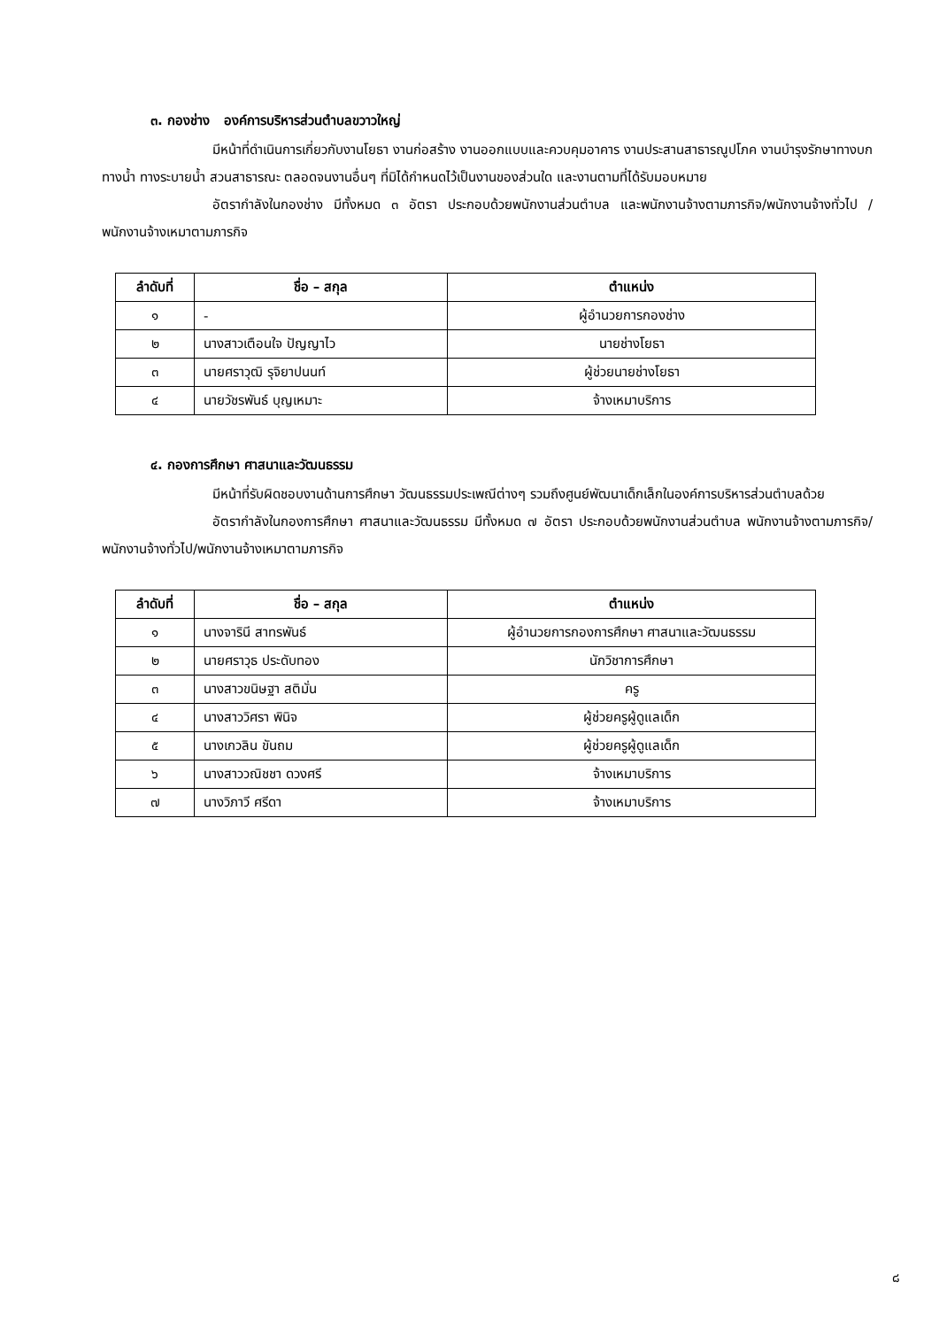๓. กองช่าง องค์การบริหารส่วนตำบลขวาวใหญ่
มีหน้าที่ดำเนินการเกี่ยวกับงานโยธา งานก่อสร้าง งานออกแบบและควบคุมอาคาร งานประสานสาธารณูปโภค งานบำรุงรักษาทางบก ทางน้ำ ทางระบายน้ำ สวนสาธารณะ ตลอดจนงานอื่นๆ ที่มิได้กำหนดไว้เป็นงานของส่วนใด และงานตามที่ได้รับมอบหมาย
อัตรากำลังในกองช่าง มีทั้งหมด ๓ อัตรา ประกอบด้วยพนักงานส่วนตำบล และพนักงานจ้างตามภารกิจ/พนักงานจ้างทั่วไป /พนักงานจ้างเหมาตามภารกิจ
| ลำดับที่ | ชื่อ – สกุล | ตำแหน่ง |
| --- | --- | --- |
| ๑ | - | ผู้อำนวยการกองช่าง |
| ๒ | นางสาวเตือนใจ ปัญญาไว | นายช่างโยธา |
| ๓ | นายศราวุฒิ รุจิยาปนนท์ | ผู้ช่วยนายช่างโยธา |
| ๔ | นายวัชรพันธ์ บุญเหมาะ | จ้างเหมาบริการ |
๔. กองการศึกษา ศาสนาและวัฒนธรรม
มีหน้าที่รับผิดชอบงานด้านการศึกษา วัฒนธรรมประเพณีต่างๆ รวมถึงศูนย์พัฒนาเด็กเล็กในองค์การบริหารส่วนตำบลด้วย
อัตรากำลังในกองการศึกษา ศาสนาและวัฒนธรรม มีทั้งหมด ๗ อัตรา ประกอบด้วยพนักงานส่วนตำบล พนักงานจ้างตามภารกิจ/พนักงานจ้างทั่วไป/พนักงานจ้างเหมาตามภารกิจ
| ลำดับที่ | ชื่อ – สกุล | ตำแหน่ง |
| --- | --- | --- |
| ๑ | นางจารินี สาทรพันธ์ | ผู้อำนวยการกองการศึกษา ศาสนาและวัฒนธรรม |
| ๒ | นายศราวุธ ประดับทอง | นักวิชาการศึกษา |
| ๓ | นางสาวขนิษฐา สติมั่น | ครู |
| ๔ | นางสาววิศรา พินิจ | ผู้ช่วยครูผู้ดูแลเด็ก |
| ๕ | นางเกวลิน ขันถม | ผู้ช่วยครูผู้ดูแลเด็ก |
| ๖ | นางสาววณิชชา ดวงศรี | จ้างเหมาบริการ |
| ๗ | นางวิภาวี ศรีดา | จ้างเหมาบริการ |
๘